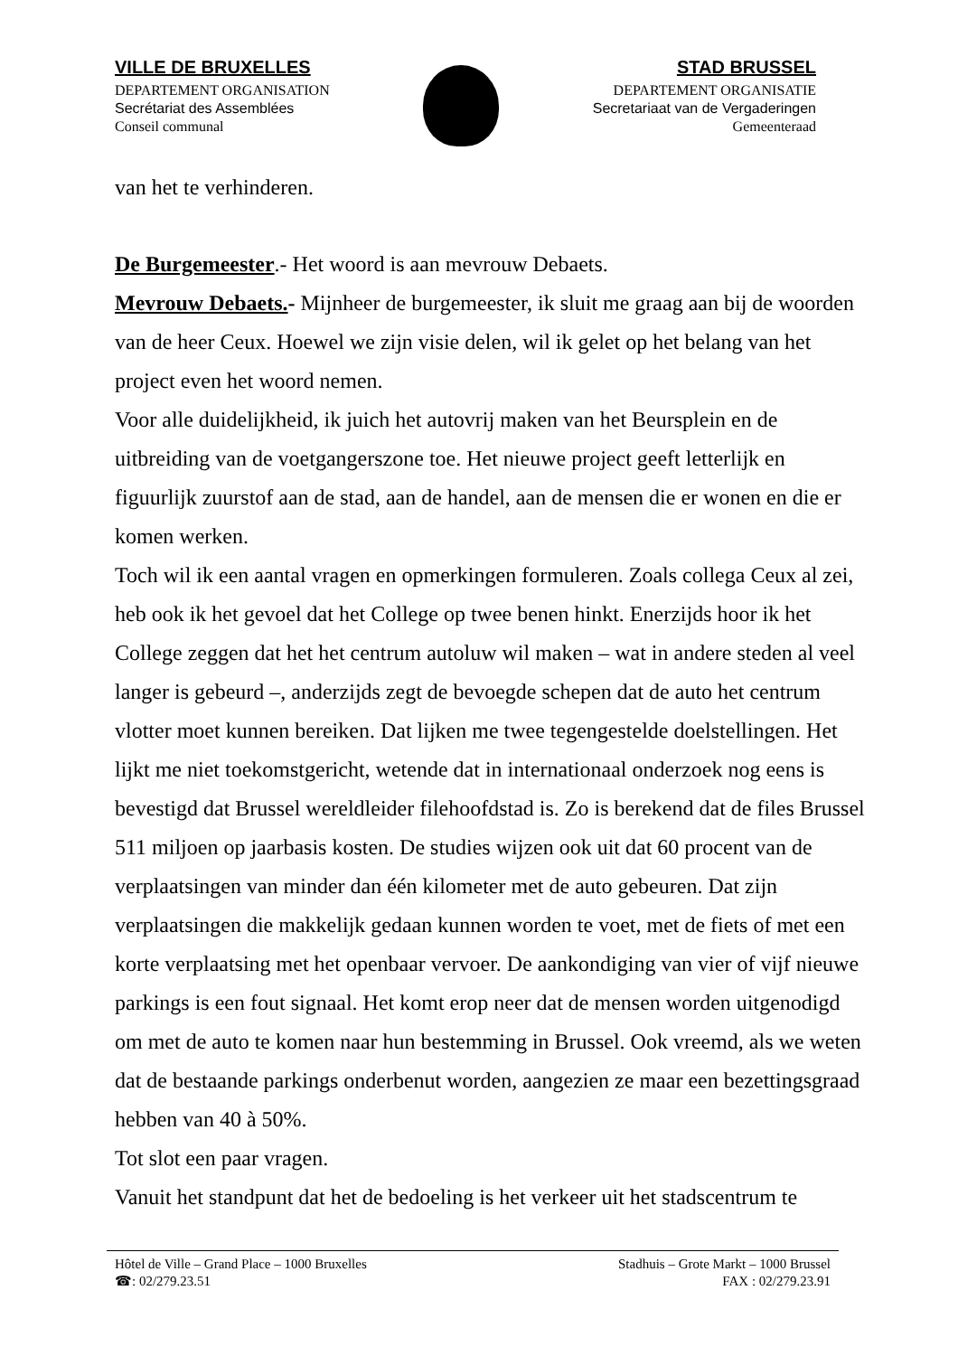VILLE DE BRUXELLES
DEPARTEMENT ORGANISATION
Secrétariat des Assemblées
Conseil communal
STAD BRUSSEL
DEPARTEMENT ORGANISATIE
Secretariaat van de Vergaderingen
Gemeenteraad
van het te verhinderen.
De Burgemeester.- Het woord is aan mevrouw Debaets.
Mevrouw Debaets.- Mijnheer de burgemeester, ik sluit me graag aan bij de woorden van de heer Ceux. Hoewel we zijn visie delen, wil ik gelet op het belang van het project even het woord nemen.
Voor alle duidelijkheid, ik juich het autovrij maken van het Beursplein en de uitbreiding van de voetgangerszone toe. Het nieuwe project geeft letterlijk en figuurlijk zuurstof aan de stad, aan de handel, aan de mensen die er wonen en die er komen werken.
Toch wil ik een aantal vragen en opmerkingen formuleren. Zoals collega Ceux al zei, heb ook ik het gevoel dat het College op twee benen hinkt. Enerzijds hoor ik het College zeggen dat het het centrum autoluw wil maken – wat in andere steden al veel langer is gebeurd –, anderzijds zegt de bevoegde schepen dat de auto het centrum vlotter moet kunnen bereiken. Dat lijken me twee tegengestelde doelstellingen. Het lijkt me niet toekomstgericht, wetende dat in internationaal onderzoek nog eens is bevestigd dat Brussel wereldleider filehoofdstad is. Zo is berekend dat de files Brussel 511 miljoen op jaarbasis kosten. De studies wijzen ook uit dat 60 procent van de verplaatsingen van minder dan één kilometer met de auto gebeuren. Dat zijn verplaatsingen die makkelijk gedaan kunnen worden te voet, met de fiets of met een korte verplaatsing met het openbaar vervoer. De aankondiging van vier of vijf nieuwe parkings is een fout signaal. Het komt erop neer dat de mensen worden uitgenodigd om met de auto te komen naar hun bestemming in Brussel. Ook vreemd, als we weten dat de bestaande parkings onderbenut worden, aangezien ze maar een bezettingsgraad hebben van 40 à 50%.
Tot slot een paar vragen.
Vanuit het standpunt dat het de bedoeling is het verkeer uit het stadscentrum te
Hôtel de Ville – Grand Place – 1000 Bruxelles
☎: 02/279.23.51
Stadhuis – Grote Markt – 1000 Brussel
FAX : 02/279.23.91